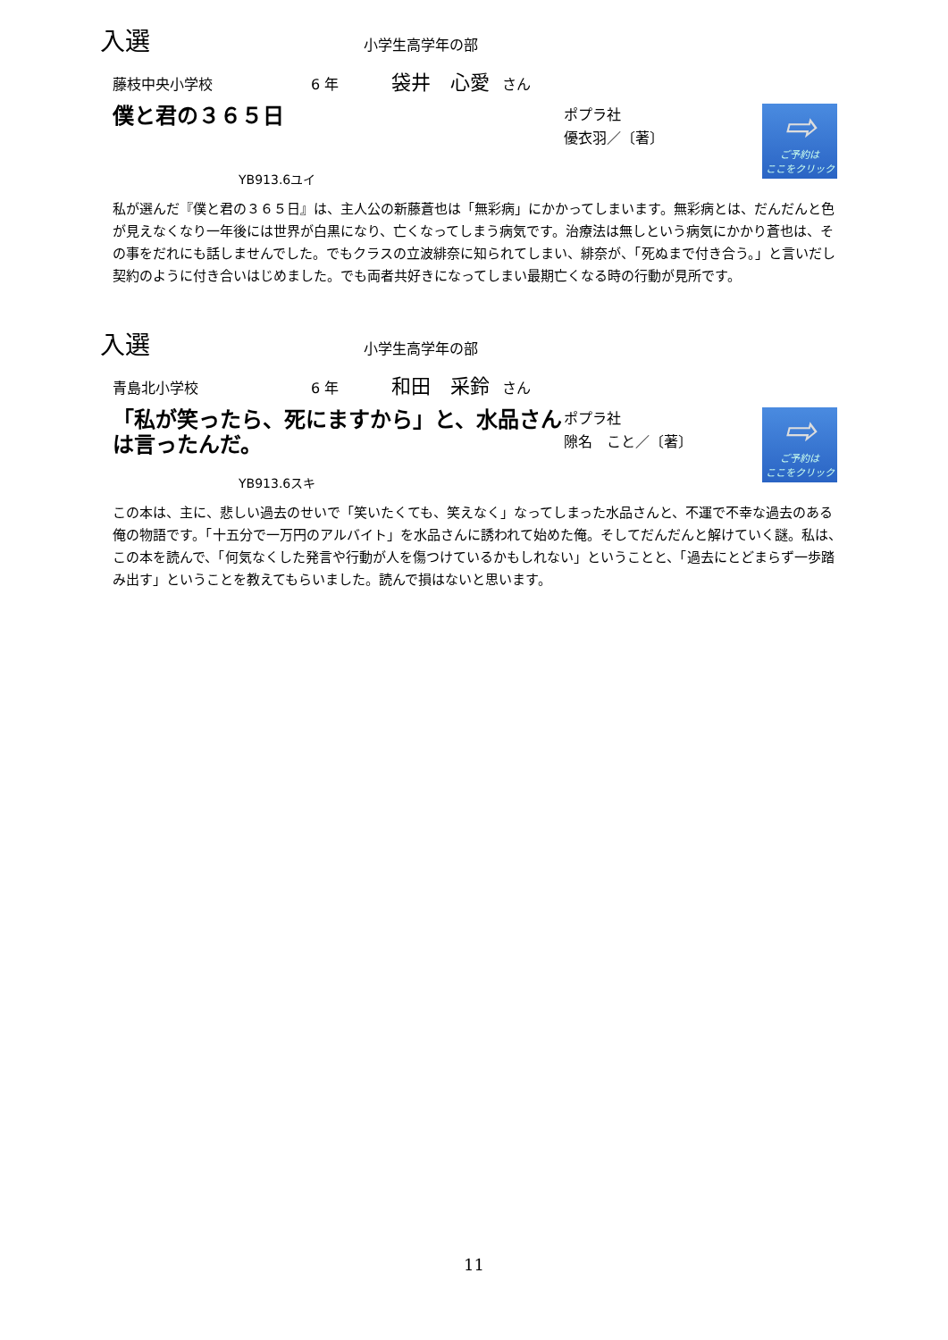入選
小学生高学年の部
藤枝中央小学校 6 年 袋井　心愛 さん
僕と君の３６５日
ポプラ社
優衣羽／〔著〕
⇨
ご予約は
ここをクリック
YB913.6ユイ
私が選んだ『僕と君の３６５日』は、主人公の新藤蒼也は「無彩病」にかかってしまいます。無彩病とは、だんだんと色が見えなくなり一年後には世界が白黒になり、亡くなってしまう病気です。治療法は無しという病気にかかり蒼也は、その事をだれにも話しませんでした。でもクラスの立波緋奈に知られてしまい、緋奈が、「死ぬまで付き合う。」と言いだし契約のように付き合いはじめました。でも両者共好きになってしまい最期亡くなる時の行動が見所です。
入選
小学生高学年の部
青島北小学校 6 年 和田　采鈴 さん
「私が笑ったら、死にますから」と、水品さんは言ったんだ。
ポプラ社
隙名　こと／〔著〕
⇨
ご予約は
ここをクリック
YB913.6スキ
この本は、主に、悲しい過去のせいで「笑いたくても、笑えなく」なってしまった水品さんと、不運で不幸な過去のある俺の物語です。「十五分で一万円のアルバイト」を水品さんに誘われて始めた俺。そしてだんだんと解けていく謎。私は、この本を読んで、「何気なくした発言や行動が人を傷つけているかもしれない」ということと、「過去にとどまらず一歩踏み出す」ということを教えてもらいました。読んで損はないと思います。
11